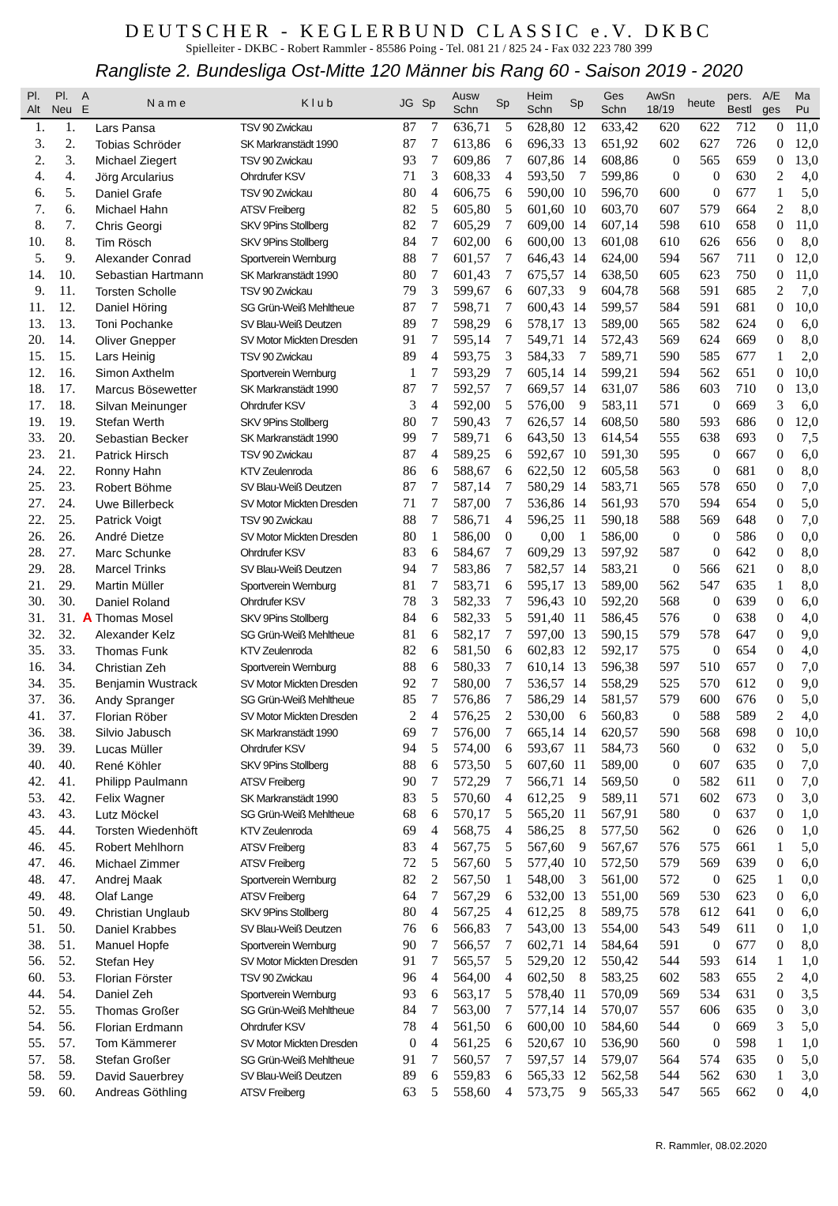DEUTSCHER - KEGLERBUND CLASSIC e.V. DKBC
Spielleiter - DKBC - Robert Rammler - 85586 Poing - Tel. 081 21 / 825 24 - Fax 032 223 780 399
Rangliste 2. Bundesliga Ost-Mitte 120 Männer bis Rang 60 - Saison 2019 - 2020
| Pl. Alt | Pl. Neu | A E | N a m e | K l u b | JG | Sp | Ausw Schn | Sp | Heim Schn | Sp | Ges Schn | AwSn 18/19 | heute | pers. Bestl | A/E ges | Ma Pu |
| --- | --- | --- | --- | --- | --- | --- | --- | --- | --- | --- | --- | --- | --- | --- | --- | --- |
| 1. | 1. | | Lars Pansa | TSV 90 Zwickau | 87 | 7 | 636,71 | 5 | 628,80 | 12 | 633,42 | 620 | 622 | 712 | 0 | 11,0 |
| 3. | 2. | | Tobias Schröder | SK Markranstädt 1990 | 87 | 7 | 613,86 | 6 | 696,33 | 13 | 651,92 | 602 | 627 | 726 | 0 | 12,0 |
| 2. | 3. | | Michael Ziegert | TSV 90 Zwickau | 93 | 7 | 609,86 | 7 | 607,86 | 14 | 608,86 | 0 | 565 | 659 | 0 | 13,0 |
| 4. | 4. | | Jörg Arcularius | Ohrdrufer KSV | 71 | 3 | 608,33 | 4 | 593,50 | 7 | 599,86 | 0 | 0 | 630 | 2 | 4,0 |
| 6. | 5. | | Daniel Grafe | TSV 90 Zwickau | 80 | 4 | 606,75 | 6 | 590,00 | 10 | 596,70 | 600 | 0 | 677 | 1 | 5,0 |
| 7. | 6. | | Michael Hahn | ATSV Freiberg | 82 | 5 | 605,80 | 5 | 601,60 | 10 | 603,70 | 607 | 579 | 664 | 2 | 8,0 |
| 8. | 7. | | Chris Georgi | SKV 9Pins Stollberg | 82 | 7 | 605,29 | 7 | 609,00 | 14 | 607,14 | 598 | 610 | 658 | 0 | 11,0 |
| 10. | 8. | | Tim Rösch | SKV 9Pins Stollberg | 84 | 7 | 602,00 | 6 | 600,00 | 13 | 601,08 | 610 | 626 | 656 | 0 | 8,0 |
| 5. | 9. | | Alexander Conrad | Sportverein Wernburg | 88 | 7 | 601,57 | 7 | 646,43 | 14 | 624,00 | 594 | 567 | 711 | 0 | 12,0 |
| 14. | 10. | | Sebastian Hartmann | SK Markranstädt 1990 | 80 | 7 | 601,43 | 7 | 675,57 | 14 | 638,50 | 605 | 623 | 750 | 0 | 11,0 |
| 9. | 11. | | Torsten Scholle | TSV 90 Zwickau | 79 | 3 | 599,67 | 6 | 607,33 | 9 | 604,78 | 568 | 591 | 685 | 2 | 7,0 |
| 11. | 12. | | Daniel Höring | SG Grün-Weiß Mehltheue | 87 | 7 | 598,71 | 7 | 600,43 | 14 | 599,57 | 584 | 591 | 681 | 0 | 10,0 |
| 13. | 13. | | Toni Pochanke | SV Blau-Weiß Deutzen | 89 | 7 | 598,29 | 6 | 578,17 | 13 | 589,00 | 565 | 582 | 624 | 0 | 6,0 |
| 20. | 14. | | Oliver Gnepper | SV Motor Mickten Dresden | 91 | 7 | 595,14 | 7 | 549,71 | 14 | 572,43 | 569 | 624 | 669 | 0 | 8,0 |
| 15. | 15. | | Lars Heinig | TSV 90 Zwickau | 89 | 4 | 593,75 | 3 | 584,33 | 7 | 589,71 | 590 | 585 | 677 | 1 | 2,0 |
| 12. | 16. | | Simon Axthelm | Sportverein Wernburg | 1 | 7 | 593,29 | 7 | 605,14 | 14 | 599,21 | 594 | 562 | 651 | 0 | 10,0 |
| 18. | 17. | | Marcus Bösewetter | SK Markranstädt 1990 | 87 | 7 | 592,57 | 7 | 669,57 | 14 | 631,07 | 586 | 603 | 710 | 0 | 13,0 |
| 17. | 18. | | Silvan Meinunger | Ohrdrufer KSV | 3 | 4 | 592,00 | 5 | 576,00 | 9 | 583,11 | 571 | 0 | 669 | 3 | 6,0 |
| 19. | 19. | | Stefan Werth | SKV 9Pins Stollberg | 80 | 7 | 590,43 | 7 | 626,57 | 14 | 608,50 | 580 | 593 | 686 | 0 | 12,0 |
| 33. | 20. | | Sebastian Becker | SK Markranstädt 1990 | 99 | 7 | 589,71 | 6 | 643,50 | 13 | 614,54 | 555 | 638 | 693 | 0 | 7,5 |
| 23. | 21. | | Patrick Hirsch | TSV 90 Zwickau | 87 | 4 | 589,25 | 6 | 592,67 | 10 | 591,30 | 595 | 0 | 667 | 0 | 6,0 |
| 24. | 22. | | Ronny Hahn | KTV Zeulenroda | 86 | 6 | 588,67 | 6 | 622,50 | 12 | 605,58 | 563 | 0 | 681 | 0 | 8,0 |
| 25. | 23. | | Robert Böhme | SV Blau-Weiß Deutzen | 87 | 7 | 587,14 | 7 | 580,29 | 14 | 583,71 | 565 | 578 | 650 | 0 | 7,0 |
| 27. | 24. | | Uwe Billerbeck | SV Motor Mickten Dresden | 71 | 7 | 587,00 | 7 | 536,86 | 14 | 561,93 | 570 | 594 | 654 | 0 | 5,0 |
| 22. | 25. | | Patrick Voigt | TSV 90 Zwickau | 88 | 7 | 586,71 | 4 | 596,25 | 11 | 590,18 | 588 | 569 | 648 | 0 | 7,0 |
| 26. | 26. | | André Dietze | SV Motor Mickten Dresden | 80 | 1 | 586,00 | 0 | 0,00 | 1 | 586,00 | 0 | 0 | 586 | 0 | 0,0 |
| 28. | 27. | | Marc Schunke | Ohrdrufer KSV | 83 | 6 | 584,67 | 7 | 609,29 | 13 | 597,92 | 587 | 0 | 642 | 0 | 8,0 |
| 29. | 28. | | Marcel Trinks | SV Blau-Weiß Deutzen | 94 | 7 | 583,86 | 7 | 582,57 | 14 | 583,21 | 0 | 566 | 621 | 0 | 8,0 |
| 21. | 29. | | Martin Müller | Sportverein Wernburg | 81 | 7 | 583,71 | 6 | 595,17 | 13 | 589,00 | 562 | 547 | 635 | 1 | 8,0 |
| 30. | 30. | | Daniel Roland | Ohrdrufer KSV | 78 | 3 | 582,33 | 7 | 596,43 | 10 | 592,20 | 568 | 0 | 639 | 0 | 6,0 |
| 31. | 31. | A | Thomas Mosel | SKV 9Pins Stollberg | 84 | 6 | 582,33 | 5 | 591,40 | 11 | 586,45 | 576 | 0 | 638 | 0 | 4,0 |
| 32. | 32. | | Alexander Kelz | SG Grün-Weiß Mehltheue | 81 | 6 | 582,17 | 7 | 597,00 | 13 | 590,15 | 579 | 578 | 647 | 0 | 9,0 |
| 35. | 33. | | Thomas Funk | KTV Zeulenroda | 82 | 6 | 581,50 | 6 | 602,83 | 12 | 592,17 | 575 | 0 | 654 | 0 | 4,0 |
| 16. | 34. | | Christian Zeh | Sportverein Wernburg | 88 | 6 | 580,33 | 7 | 610,14 | 13 | 596,38 | 597 | 510 | 657 | 0 | 7,0 |
| 34. | 35. | | Benjamin Wustrack | SV Motor Mickten Dresden | 92 | 7 | 580,00 | 7 | 536,57 | 14 | 558,29 | 525 | 570 | 612 | 0 | 9,0 |
| 37. | 36. | | Andy Spranger | SG Grün-Weiß Mehltheue | 85 | 7 | 576,86 | 7 | 586,29 | 14 | 581,57 | 579 | 600 | 676 | 0 | 5,0 |
| 41. | 37. | | Florian Röber | SV Motor Mickten Dresden | 2 | 4 | 576,25 | 2 | 530,00 | 6 | 560,83 | 0 | 588 | 589 | 2 | 4,0 |
| 36. | 38. | | Silvio Jabusch | SK Markranstädt 1990 | 69 | 7 | 576,00 | 7 | 665,14 | 14 | 620,57 | 590 | 568 | 698 | 0 | 10,0 |
| 39. | 39. | | Lucas Müller | Ohrdrufer KSV | 94 | 5 | 574,00 | 6 | 593,67 | 11 | 584,73 | 560 | 0 | 632 | 0 | 5,0 |
| 40. | 40. | | René Köhler | SKV 9Pins Stollberg | 88 | 6 | 573,50 | 5 | 607,60 | 11 | 589,00 | 0 | 607 | 635 | 0 | 7,0 |
| 42. | 41. | | Philipp Paulmann | ATSV Freiberg | 90 | 7 | 572,29 | 7 | 566,71 | 14 | 569,50 | 0 | 582 | 611 | 0 | 7,0 |
| 53. | 42. | | Felix Wagner | SK Markranstädt 1990 | 83 | 5 | 570,60 | 4 | 612,25 | 9 | 589,11 | 571 | 602 | 673 | 0 | 3,0 |
| 43. | 43. | | Lutz Möckel | SG Grün-Weiß Mehltheue | 68 | 6 | 570,17 | 5 | 565,20 | 11 | 567,91 | 580 | 0 | 637 | 0 | 1,0 |
| 45. | 44. | | Torsten Wiedenhöft | KTV Zeulenroda | 69 | 4 | 568,75 | 4 | 586,25 | 8 | 577,50 | 562 | 0 | 626 | 0 | 1,0 |
| 46. | 45. | | Robert Mehlhorn | ATSV Freiberg | 83 | 4 | 567,75 | 5 | 567,60 | 9 | 567,67 | 576 | 575 | 661 | 1 | 5,0 |
| 47. | 46. | | Michael Zimmer | ATSV Freiberg | 72 | 5 | 567,60 | 5 | 577,40 | 10 | 572,50 | 579 | 569 | 639 | 0 | 6,0 |
| 48. | 47. | | Andrej Maak | Sportverein Wernburg | 82 | 2 | 567,50 | 1 | 548,00 | 3 | 561,00 | 572 | 0 | 625 | 1 | 0,0 |
| 49. | 48. | | Olaf Lange | ATSV Freiberg | 64 | 7 | 567,29 | 6 | 532,00 | 13 | 551,00 | 569 | 530 | 623 | 0 | 6,0 |
| 50. | 49. | | Christian Unglaub | SKV 9Pins Stollberg | 80 | 4 | 567,25 | 4 | 612,25 | 8 | 589,75 | 578 | 612 | 641 | 0 | 6,0 |
| 51. | 50. | | Daniel Krabbes | SV Blau-Weiß Deutzen | 76 | 6 | 566,83 | 7 | 543,00 | 13 | 554,00 | 543 | 549 | 611 | 0 | 1,0 |
| 38. | 51. | | Manuel Hopfe | Sportverein Wernburg | 90 | 7 | 566,57 | 7 | 602,71 | 14 | 584,64 | 591 | 0 | 677 | 0 | 8,0 |
| 56. | 52. | | Stefan Hey | SV Motor Mickten Dresden | 91 | 7 | 565,57 | 5 | 529,20 | 12 | 550,42 | 544 | 593 | 614 | 1 | 1,0 |
| 60. | 53. | | Florian Förster | TSV 90 Zwickau | 96 | 4 | 564,00 | 4 | 602,50 | 8 | 583,25 | 602 | 583 | 655 | 2 | 4,0 |
| 44. | 54. | | Daniel Zeh | Sportverein Wernburg | 93 | 6 | 563,17 | 5 | 578,40 | 11 | 570,09 | 569 | 534 | 631 | 0 | 3,5 |
| 52. | 55. | | Thomas Großer | SG Grün-Weiß Mehltheue | 84 | 7 | 563,00 | 7 | 577,14 | 14 | 570,07 | 557 | 606 | 635 | 0 | 3,0 |
| 54. | 56. | | Florian Erdmann | Ohrdrufer KSV | 78 | 4 | 561,50 | 6 | 600,00 | 10 | 584,60 | 544 | 0 | 669 | 3 | 5,0 |
| 55. | 57. | | Tom Kämmerer | SV Motor Mickten Dresden | 0 | 4 | 561,25 | 6 | 520,67 | 10 | 536,90 | 560 | 0 | 598 | 1 | 1,0 |
| 57. | 58. | | Stefan Großer | SG Grün-Weiß Mehltheue | 91 | 7 | 560,57 | 7 | 597,57 | 14 | 579,07 | 564 | 574 | 635 | 0 | 5,0 |
| 58. | 59. | | David Sauerbrey | SV Blau-Weiß Deutzen | 89 | 6 | 559,83 | 6 | 565,33 | 12 | 562,58 | 544 | 562 | 630 | 1 | 3,0 |
| 59. | 60. | | Andreas Göthling | ATSV Freiberg | 63 | 5 | 558,60 | 4 | 573,75 | 9 | 565,33 | 547 | 565 | 662 | 0 | 4,0 |
R. Rammler, 08.02.2020